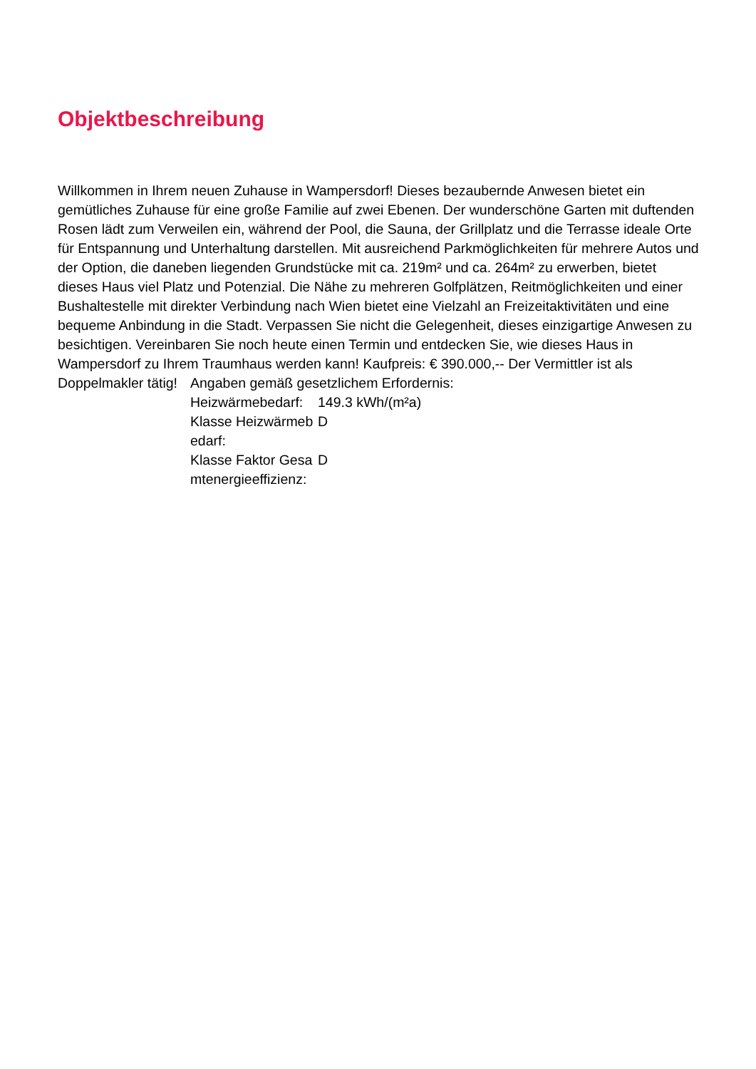Objektbeschreibung
Willkommen in Ihrem neuen Zuhause in Wampersdorf! Dieses bezaubernde Anwesen bietet ein gemütliches Zuhause für eine große Familie auf zwei Ebenen. Der wunderschöne Garten mit duftenden Rosen lädt zum Verweilen ein, während der Pool, die Sauna, der Grillplatz und die Terrasse ideale Orte für Entspannung und Unterhaltung darstellen. Mit ausreichend Parkmöglichkeiten für mehrere Autos und der Option, die daneben liegenden Grundstücke mit ca. 219m² und ca. 264m² zu erwerben, bietet dieses Haus viel Platz und Potenzial. Die Nähe zu mehreren Golfplätzen, Reitmöglichkeiten und einer Bushaltestelle mit direkter Verbindung nach Wien bietet eine Vielzahl an Freizeitaktivitäten und eine bequeme Anbindung in die Stadt. Verpassen Sie nicht die Gelegenheit, dieses einzigartige Anwesen zu besichtigen. Vereinbaren Sie noch heute einen Termin und entdecken Sie, wie dieses Haus in Wampersdorf zu Ihrem Traumhaus werden kann! Kaufpreis: € 390.000,-- Der Vermittler ist als
Doppelmakler tätig!
Angaben gemäß gesetzlichem Erfordernis:
| Heizwärmebedarf: | 149.3 kWh/(m²a) |
| Klasse Heizwärmebedarf: | D |
| Klasse Faktor Gesamtenergieeffizienz: | D |